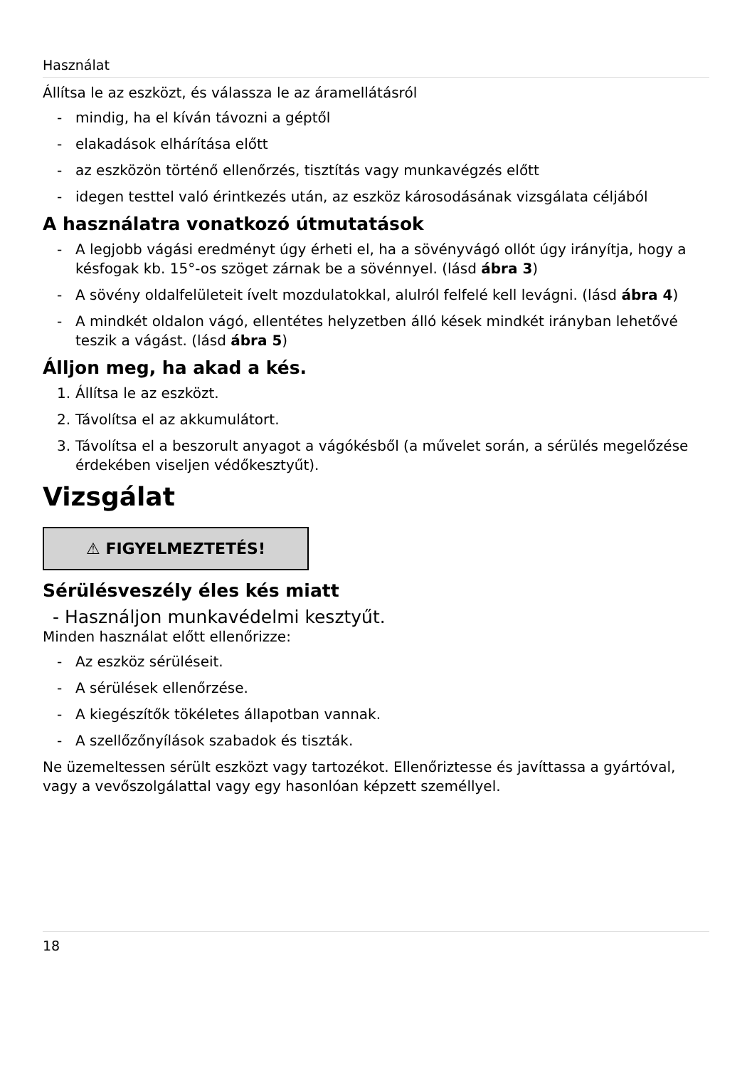Használat
Állítsa le az eszközt, és válassza le az áramellátásról
- mindig, ha el kíván távozni a géptől
- elakadások elhárítása előtt
- az eszközön történő ellenőrzés, tisztítás vagy munkavégzés előtt
- idegen testtel való érintkezés után, az eszköz károsodásának vizsgálata céljából
A használatra vonatkozó útmutatások
- A legjobb vágási eredményt úgy érheti el, ha a sövényvágó ollót úgy irányítja, hogy a késfogak kb. 15°-os szöget zárnak be a sövénnyel. (lásd ábra 3)
- A sövény oldalfelületeit ívelt mozdulatokkal, alulról felfelé kell levágni. (lásd ábra 4)
- A mindkét oldalon vágó, ellentétes helyzetben álló kések mindkét irányban lehetővé teszik a vágást. (lásd ábra 5)
Álljon meg, ha akad a kés.
1. Állítsa le az eszközt.
2. Távolítsa el az akkumulátort.
3. Távolítsa el a beszorult anyagot a vágókésből (a művelet során, a sérülés megelőzése érdekében viseljen védőkesztyűt).
Vizsgálat
⚠ FIGYELMEZTETÉS!
Sérülésveszély éles kés miatt
- Használjon munkavédelmi kesztyűt.
Minden használat előtt ellenőrizze:
- Az eszköz sérüléseit.
- A sérülések ellenőrzése.
- A kiegészítők tökéletes állapotban vannak.
- A szellőzőnyílások szabadok és tiszták.
Ne üzemeltessen sérült eszközt vagy tartozékot. Ellenőriztesse és javíttassa a gyártóval, vagy a vevőszolgálattal vagy egy hasonlóan képzett személlyel.
18